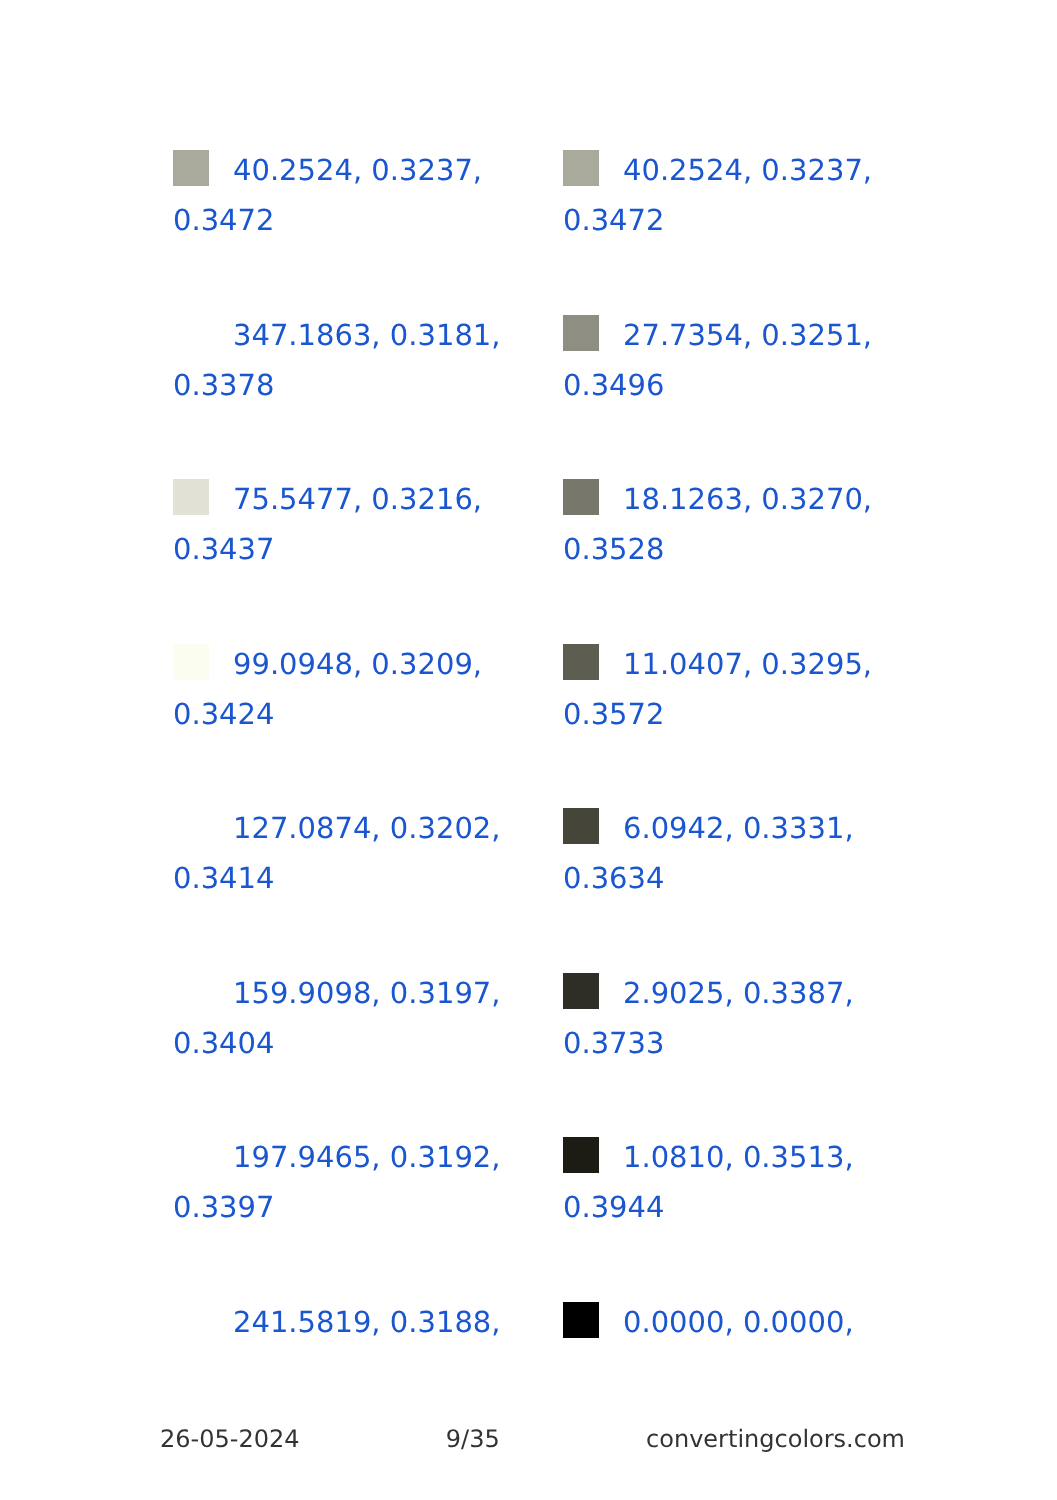40.2524, 0.3237, 0.3472
40.2524, 0.3237, 0.3472
347.1863, 0.3181, 0.3378
27.7354, 0.3251, 0.3496
75.5477, 0.3216, 0.3437
18.1263, 0.3270, 0.3528
99.0948, 0.3209, 0.3424
11.0407, 0.3295, 0.3572
127.0874, 0.3202, 0.3414
6.0942, 0.3331, 0.3634
159.9098, 0.3197, 0.3404
2.9025, 0.3387, 0.3733
197.9465, 0.3192, 0.3397
1.0810, 0.3513, 0.3944
241.5819, 0.3188,
0.0000, 0.0000,
26-05-2024 9/35 convertingcolors.com